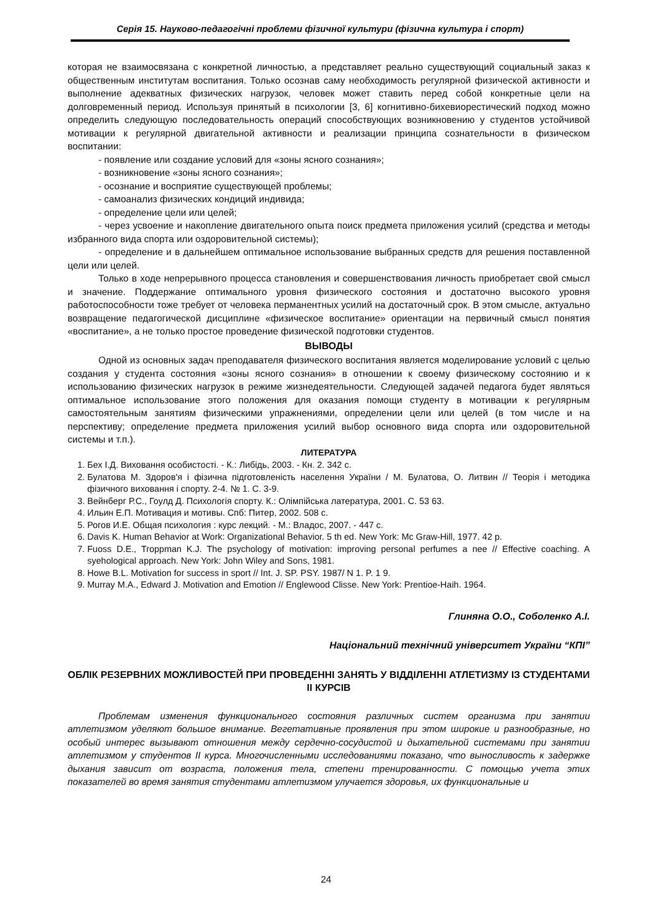Серія 15. Науково-педагогічні проблеми фізичної культури (фізична культура і спорт)
которая не взаимосвязана с конкретной личностью, а представляет реально существующий социальный заказ к общественным институтам воспитания. Только осознав саму необходимость регулярной физической активности и выполнение адекватных физических нагрузок, человек может ставить перед собой конкретные цели на долговременный период. Используя принятый в психологии [3, 6] когнитивно-бихевиорестический подход можно определить следующую последовательность операций способствующих возникновению у студентов устойчивой мотивации к регулярной двигательной активности и реализации принципа сознательности в физическом воспитании:
- появление или создание условий для «зоны ясного сознания»;
- возникновение «зоны ясного сознания»;
- осознание и восприятие существующей проблемы;
- самоанализ физических кондиций индивида;
- определение цели или целей;
- через усвоение и накопление двигательного опыта поиск предмета приложения усилий (средства и методы избранного вида спорта или оздоровительной системы);
- определение и в дальнейшем оптимальное использование выбранных средств для решения поставленной цели или целей.
Только в ходе непрерывного процесса становления и совершенствования личность приобретает свой смысл и значение. Поддержание оптимального уровня физического состояния и достаточно высокого уровня работоспособности тоже требует от человека перманентных усилий на достаточный срок. В этом смысле, актуально возвращение педагогической дисциплине «физическое воспитание» ориентации на первичный смысл понятия «воспитание», а не только простое проведение физической подготовки студентов.
ВЫВОДЫ
Одной из основных задач преподавателя физического воспитания является моделирование условий с целью создания у студента состояния «зоны ясного сознания» в отношении к своему физическому состоянию и к использованию физических нагрузок в режиме жизнедеятельности. Следующей задачей педагога будет являться оптимальное использование этого положения для оказания помощи студенту в мотивации к регулярным самостоятельным занятиям физическими упражнениями, определении цели или целей (в том числе и на перспективу; определение предмета приложения усилий выбор основного вида спорта или оздоровительной системы и т.п.).
ЛИТЕРАТУРА
1. Бех І.Д. Виховання особистості. - К.: Либідь, 2003. - Кн. 2. 342 с.
2. Булатова М. Здоров'я і фізична підготовленість населення України / М. Булатова, О. Литвин // Теорія і методика фізичного виховання і спорту. 2-4. № 1. С. 3-9.
3. Вейнберг Р.С., Гоулд Д. Психологія спорту. К.: Олімпійська латература, 2001. С. 53 63.
4. Ильин Е.П. Мотивация и мотивы. Спб: Питер, 2002. 508 с.
5. Рогов И.Е. Общая психология : курс лекций. - М.: Владос, 2007. - 447 с.
6. Davis K. Human Behavior at Work: Organizational Behavior. 5 th ed. New York: Mc Graw-Hill, 1977. 42 p.
7. Fuoss D.E., Troppman K.J. The psychology of motivation: improving personal perfumes a nee // Effective coaching. A syehological approach. New York: John Wiley and Sons, 1981.
8. Howe B.L. Motivation for success in sport // Int. J. SP. PSY. 1987/ N 1. P. 1 9.
9. Murray M.A., Edward J. Motivation and Emotion // Englewood Clisse. New York: Prentioe-Haih. 1964.
Глиняна О.О., Соболенко А.І.
Національний технічний університет України “КПІ”
ОБЛІК РЕЗЕРВНИХ МОЖЛИВОСТЕЙ ПРИ ПРОВЕДЕННІ ЗАНЯТЬ У ВІДДІЛЕННІ АТЛЕТИЗМУ ІЗ СТУДЕНТАМИ ІІ КУРСІВ
Проблемам изменения функционального состояния различных систем организма при занятии атлетизмом уделяют большое внимание. Вегетативные проявления при этом широкие и разнообразные, но особый интерес вызывают отношения между сердечно-сосудистой и дыхательной системами при занятии атлетизмом у студентов II курса. Многочисленными исследованиями показано, что выносливость к задержке дыхания зависит от возраста, положения тела, степени тренированности. С помощью учета этих показателей во время занятия студентами атлетизмом улучается здоровья, их функциональные и
24